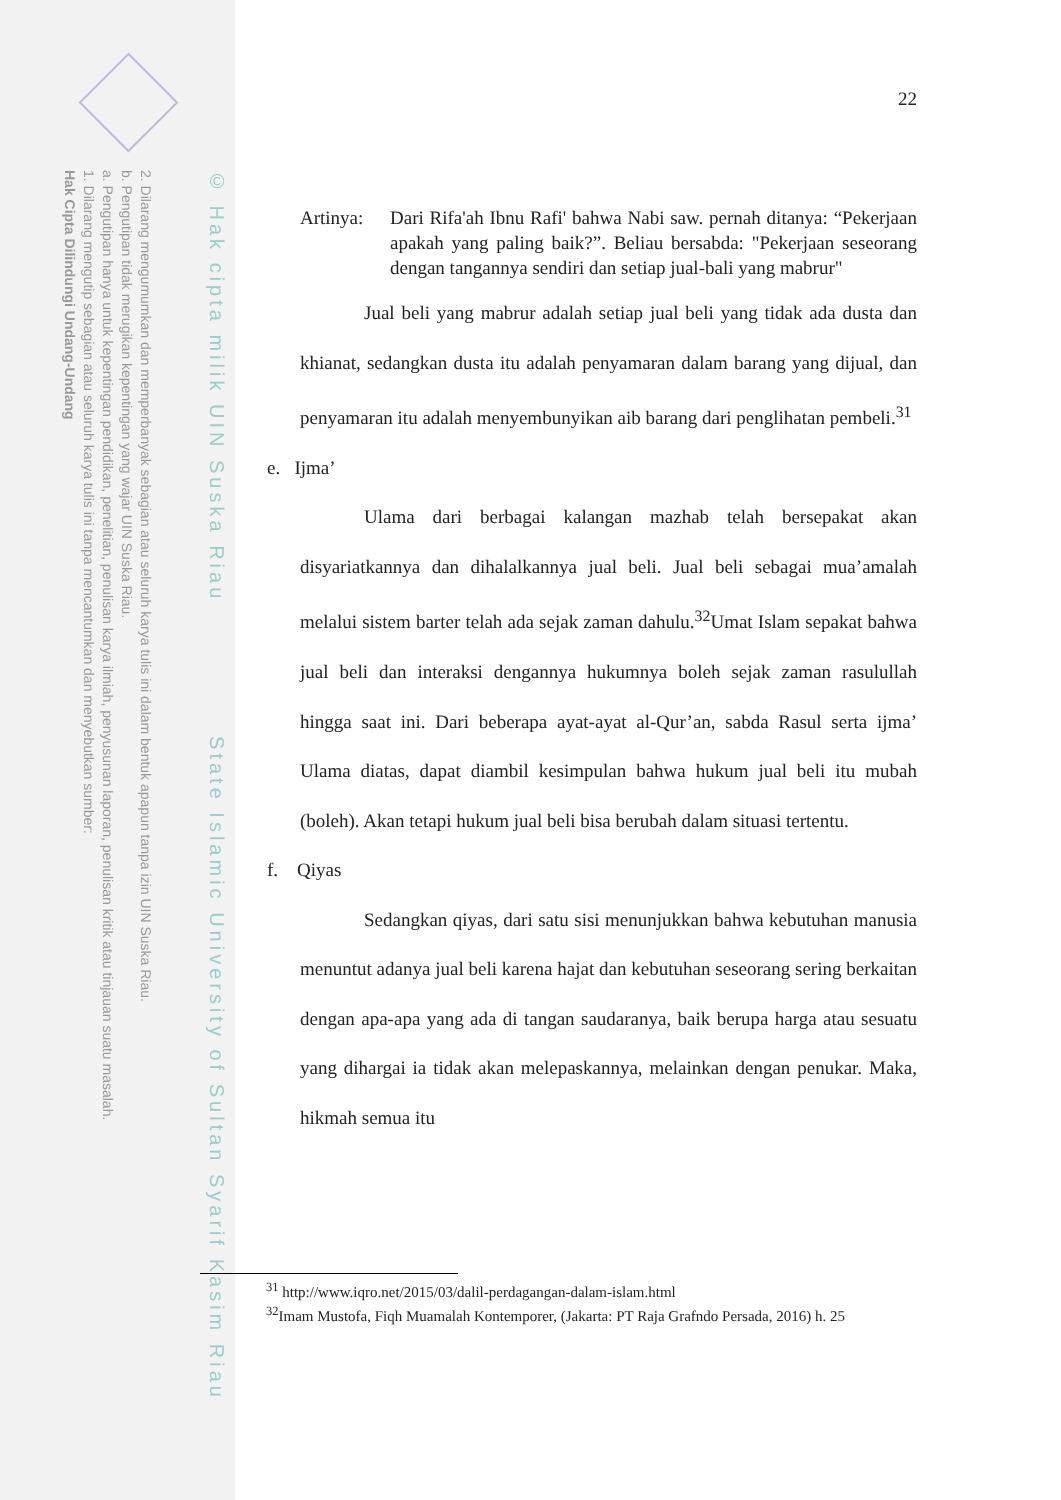2. Dilarang mengumumkan dan memperbanyak sebagian atau seluruh karya tulis ini dalam bentuk apapun tanpa izin UIN Suska Riau.
b. Pengutipan tidak merugikan kepentingan yang wajar UIN Suska Riau.
a. Pengutipan hanya untuk kepentingan pendidikan, penelitian, penulisan karya ilmiah, penyusunan laporan, penulisan kritik atau tinjauan suatu masalah.
1. Dilarang mengutip sebagian atau seluruh karya tulis ini tanpa mencantumkan dan menyebutkan sumber:
Hak Cipta Dilindungi Undang-Undang
© Hak cipta milik UIN Suska Riau State Islamic University of Sultan Syarif Kasim Riau
22
Artinya:
Dari Rifa'ah Ibnu Rafi' bahwa Nabi saw. pernah ditanya: “Pekerjaan apakah yang paling baik?”. Beliau bersabda: "Pekerjaan seseorang dengan tangannya sendiri dan setiap jual-bali yang mabrur"
Jual beli yang mabrur adalah setiap jual beli yang tidak ada dusta dan khianat, sedangkan dusta itu adalah penyamaran dalam barang yang dijual, dan penyamaran itu adalah menyembunyikan aib barang dari penglihatan pembeli.<sup>31</sup>
e. Ijma’
Ulama dari berbagai kalangan mazhab telah bersepakat akan disyariatkannya dan dihalalkannya jual beli. Jual beli sebagai mua’amalah melalui sistem barter telah ada sejak zaman dahulu.<sup>32</sup>Umat Islam sepakat bahwa jual beli dan interaksi dengannya hukumnya boleh sejak zaman rasulullah hingga saat ini. Dari beberapa ayat-ayat al-Qur’an, sabda Rasul serta ijma’ Ulama diatas, dapat diambil kesimpulan bahwa hukum jual beli itu mubah (boleh). Akan tetapi hukum jual beli bisa berubah dalam situasi tertentu.
f. Qiyas
Sedangkan qiyas, dari satu sisi menunjukkan bahwa kebutuhan manusia menuntut adanya jual beli karena hajat dan kebutuhan seseorang sering berkaitan dengan apa-apa yang ada di tangan saudaranya, baik berupa harga atau sesuatu yang dihargai ia tidak akan melepaskannya, melainkan dengan penukar. Maka, hikmah semua itu
<sup>31</sup> http://www.iqro.net/2015/03/dalil-perdagangan-dalam-islam.html
<sup>32</sup> Imam Mustofa, Fiqh Muamalah Kontemporer, (Jakarta: PT Raja Grafndo Persada, 2016) h. 25